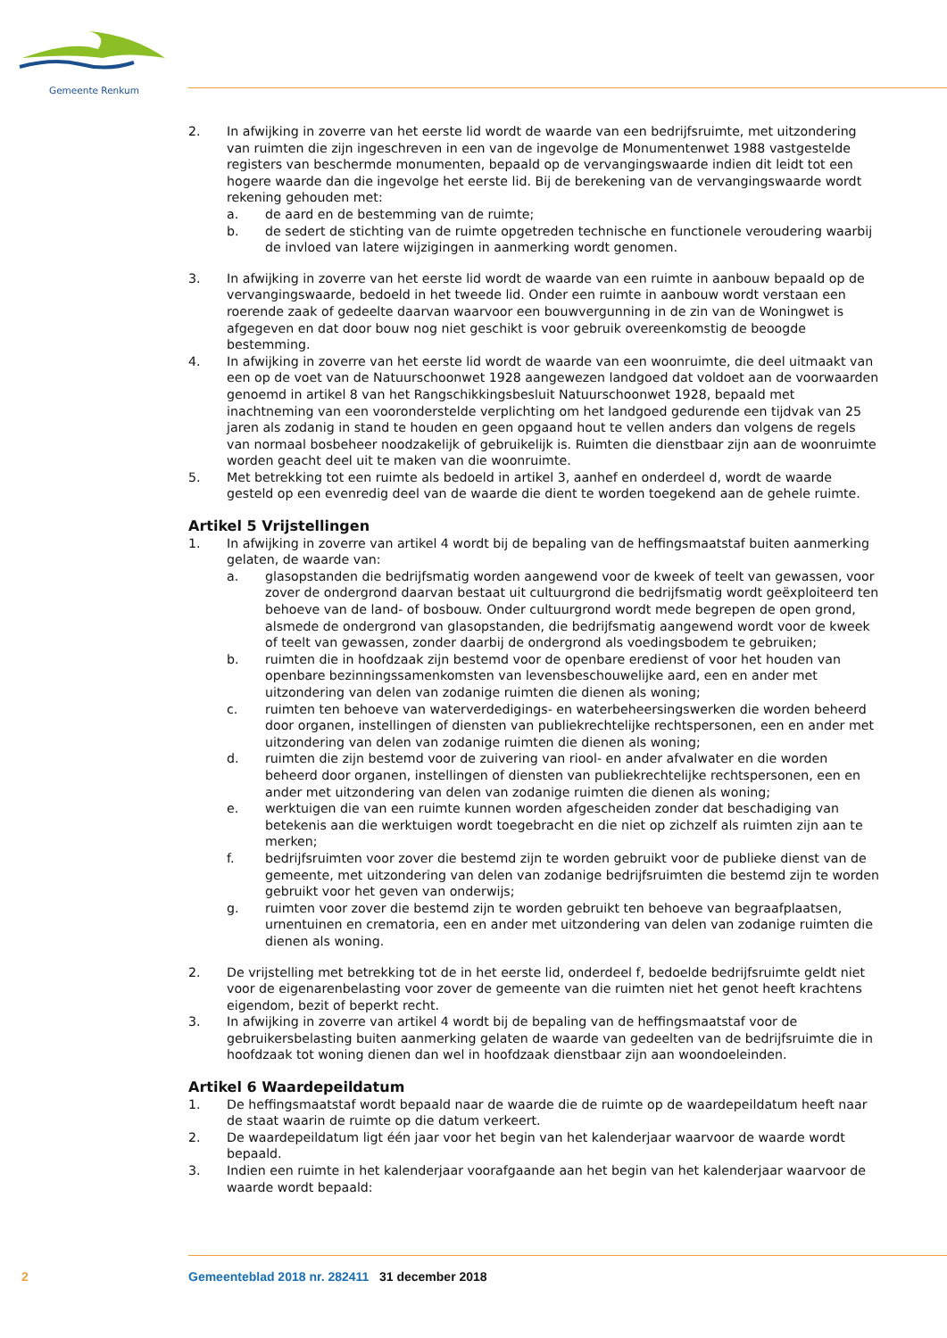Gemeente Renkum
2. In afwijking in zoverre van het eerste lid wordt de waarde van een bedrijfsruimte, met uitzondering van ruimten die zijn ingeschreven in een van de ingevolge de Monumentenwet 1988 vastgestelde registers van beschermde monumenten, bepaald op de vervangingswaarde indien dit leidt tot een hogere waarde dan die ingevolge het eerste lid. Bij de berekening van de vervangingswaarde wordt rekening gehouden met:
a. de aard en de bestemming van de ruimte;
b. de sedert de stichting van de ruimte opgetreden technische en functionele veroudering waarbij de invloed van latere wijzigingen in aanmerking wordt genomen.
3. In afwijking in zoverre van het eerste lid wordt de waarde van een ruimte in aanbouw bepaald op de vervangingswaarde, bedoeld in het tweede lid. Onder een ruimte in aanbouw wordt verstaan een roerende zaak of gedeelte daarvan waarvoor een bouwvergunning in de zin van de Woningwet is afgegeven en dat door bouw nog niet geschikt is voor gebruik overeenkomstig de beoogde bestemming.
4. In afwijking in zoverre van het eerste lid wordt de waarde van een woonruimte, die deel uitmaakt van een op de voet van de Natuurschoonwet 1928 aangewezen landgoed dat voldoet aan de voorwaarden genoemd in artikel 8 van het Rangschikkingsbesluit Natuurschoonwet 1928, bepaald met inachtneming van een vooronderstelde verplichting om het landgoed gedurende een tijdvak van 25 jaren als zodanig in stand te houden en geen opgaand hout te vellen anders dan volgens de regels van normaal bosbeheer noodzakelijk of gebruikelijk is. Ruimten die dienstbaar zijn aan de woonruimte worden geacht deel uit te maken van die woonruimte.
5. Met betrekking tot een ruimte als bedoeld in artikel 3, aanhef en onderdeel d, wordt de waarde gesteld op een evenredig deel van de waarde die dient te worden toegekend aan de gehele ruimte.
Artikel 5 Vrijstellingen
1. In afwijking in zoverre van artikel 4 wordt bij de bepaling van de heffingsmaatstaf buiten aanmerking gelaten, de waarde van:
a. glasopstanden die bedrijfsmatig worden aangewend voor de kweek of teelt van gewassen, voor zover de ondergrond daarvan bestaat uit cultuurgrond die bedrijfsmatig wordt geëxploiteerd ten behoeve van de land- of bosbouw. Onder cultuurgrond wordt mede begrepen de open grond, alsmede de ondergrond van glasopstanden, die bedrijfsmatig aangewend wordt voor de kweek of teelt van gewassen, zonder daarbij de ondergrond als voedingsbodem te gebruiken;
b. ruimten die in hoofdzaak zijn bestemd voor de openbare eredienst of voor het houden van openbare bezinningssamenkomsten van levensbeschouwelijke aard, een en ander met uitzondering van delen van zodanige ruimten die dienen als woning;
c. ruimten ten behoeve van waterverdedigings- en waterbeheersingswerken die worden beheerd door organen, instellingen of diensten van publiekrechtelijke rechtspersonen, een en ander met uitzondering van delen van zodanige ruimten die dienen als woning;
d. ruimten die zijn bestemd voor de zuivering van riool- en ander afvalwater en die worden beheerd door organen, instellingen of diensten van publiekrechtelijke rechtspersonen, een en ander met uitzondering van delen van zodanige ruimten die dienen als woning;
e. werktuigen die van een ruimte kunnen worden afgescheiden zonder dat beschadiging van betekenis aan die werktuigen wordt toegebracht en die niet op zichzelf als ruimten zijn aan te merken;
f. bedrijfsruimten voor zover die bestemd zijn te worden gebruikt voor de publieke dienst van de gemeente, met uitzondering van delen van zodanige bedrijfsruimten die bestemd zijn te worden gebruikt voor het geven van onderwijs;
g. ruimten voor zover die bestemd zijn te worden gebruikt ten behoeve van begraafplaatsen, urnentuinen en crematoria, een en ander met uitzondering van delen van zodanige ruimten die dienen als woning.
2. De vrijstelling met betrekking tot de in het eerste lid, onderdeel f, bedoelde bedrijfsruimte geldt niet voor de eigenarenbelasting voor zover de gemeente van die ruimten niet het genot heeft krachtens eigendom, bezit of beperkt recht.
3. In afwijking in zoverre van artikel 4 wordt bij de bepaling van de heffingsmaatstaf voor de gebruikersbelasting buiten aanmerking gelaten de waarde van gedeelten van de bedrijfsruimte die in hoofdzaak tot woning dienen dan wel in hoofdzaak dienstbaar zijn aan woondoeleinden.
Artikel 6 Waardepeildatum
1. De heffingsmaatstaf wordt bepaald naar de waarde die de ruimte op de waardepeildatum heeft naar de staat waarin de ruimte op die datum verkeert.
2. De waardepeildatum ligt één jaar voor het begin van het kalenderjaar waarvoor de waarde wordt bepaald.
3. Indien een ruimte in het kalenderjaar voorafgaande aan het begin van het kalenderjaar waarvoor de waarde wordt bepaald:
2 Gemeenteblad 2018 nr. 282411 31 december 2018